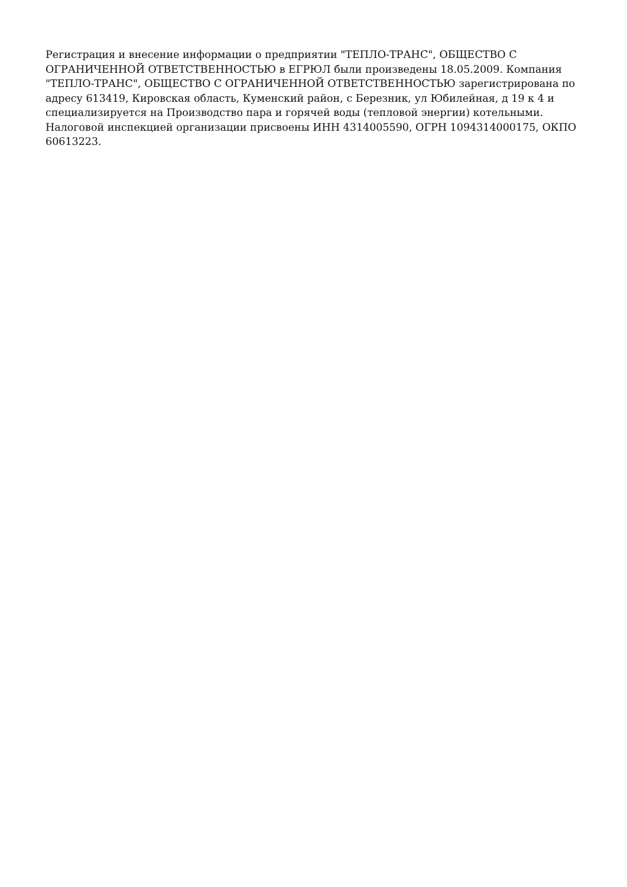Регистрация и внесение информации о предприятии "ТЕПЛО-ТРАНС", ОБЩЕСТВО С ОГРАНИЧЕННОЙ ОТВЕТСТВЕННОСТЬЮ в ЕГРЮЛ были произведены 18.05.2009. Компания "ТЕПЛО-ТРАНС", ОБЩЕСТВО С ОГРАНИЧЕННОЙ ОТВЕТСТВЕННОСТЬЮ зарегистрирована по адресу 613419, Кировская область, Куменский район, с Березник, ул Юбилейная, д 19 к 4 и специализируется на Производство пара и горячей воды (тепловой энергии) котельными. Налоговой инспекцией организации присвоены ИНН 4314005590, ОГРН 1094314000175, ОКПО 60613223.